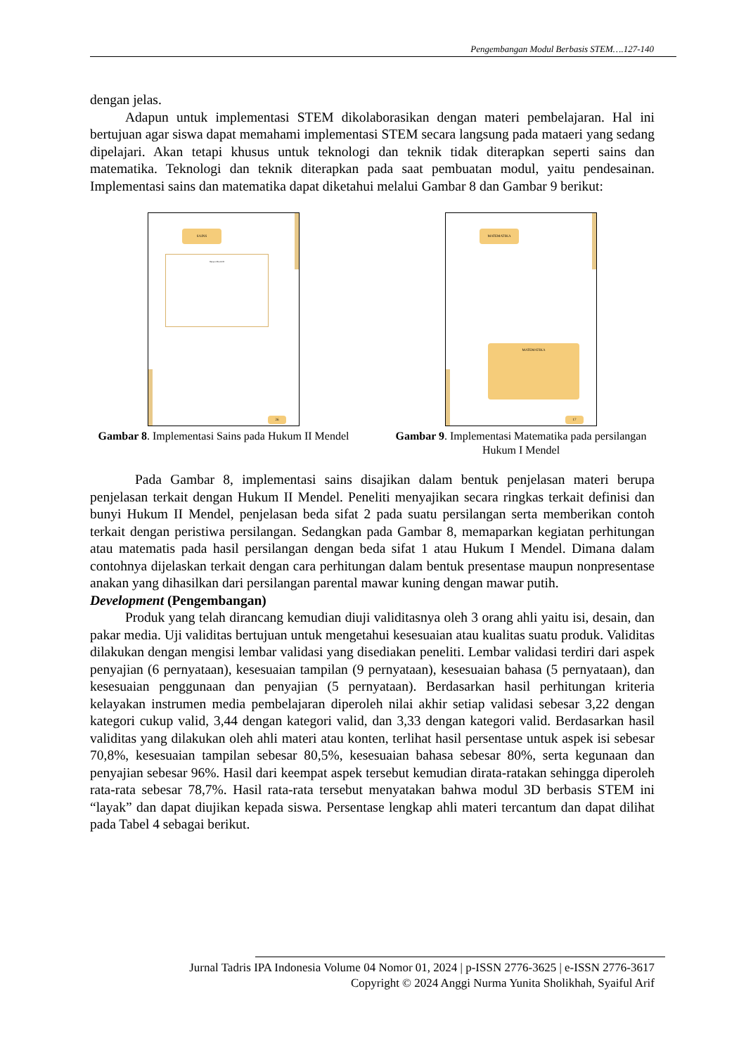Pengembangan Modul Berbasis STEM….127-140
dengan jelas.
Adapun untuk implementasi STEM dikolaborasikan dengan materi pembelajaran. Hal ini bertujuan agar siswa dapat memahami implementasi STEM secara langsung pada mataeri yang sedang dipelajari. Akan tetapi khusus untuk teknologi dan teknik tidak diterapkan seperti sains dan matematika. Teknologi dan teknik diterapkan pada saat pembuatan modul, yaitu pendesainan. Implementasi sains dan matematika dapat diketahui melalui Gambar 8 dan Gambar 9 berikut:
SAINS
Hukum Mendel II
26
Gambar 8. Implementasi Sains pada Hukum II Mendel
MATEMATIKA
MATEMATIKA
17
Gambar 9. Implementasi Matematika pada persilangan Hukum I Mendel
Pada Gambar 8, implementasi sains disajikan dalam bentuk penjelasan materi berupa penjelasan terkait dengan Hukum II Mendel. Peneliti menyajikan secara ringkas terkait definisi dan bunyi Hukum II Mendel, penjelasan beda sifat 2 pada suatu persilangan serta memberikan contoh terkait dengan peristiwa persilangan. Sedangkan pada Gambar 8, memaparkan kegiatan perhitungan atau matematis pada hasil persilangan dengan beda sifat 1 atau Hukum I Mendel. Dimana dalam contohnya dijelaskan terkait dengan cara perhitungan dalam bentuk presentase maupun nonpresentase anakan yang dihasilkan dari persilangan parental mawar kuning dengan mawar putih.
Development (Pengembangan)
Produk yang telah dirancang kemudian diuji validitasnya oleh 3 orang ahli yaitu isi, desain, dan pakar media. Uji validitas bertujuan untuk mengetahui kesesuaian atau kualitas suatu produk. Validitas dilakukan dengan mengisi lembar validasi yang disediakan peneliti. Lembar validasi terdiri dari aspek penyajian (6 pernyataan), kesesuaian tampilan (9 pernyataan), kesesuaian bahasa (5 pernyataan), dan kesesuaian penggunaan dan penyajian (5 pernyataan). Berdasarkan hasil perhitungan kriteria kelayakan instrumen media pembelajaran diperoleh nilai akhir setiap validasi sebesar 3,22 dengan kategori cukup valid, 3,44 dengan kategori valid, dan 3,33 dengan kategori valid. Berdasarkan hasil validitas yang dilakukan oleh ahli materi atau konten, terlihat hasil persentase untuk aspek isi sebesar 70,8%, kesesuaian tampilan sebesar 80,5%, kesesuaian bahasa sebesar 80%, serta kegunaan dan penyajian sebesar 96%. Hasil dari keempat aspek tersebut kemudian dirata-ratakan sehingga diperoleh rata-rata sebesar 78,7%. Hasil rata-rata tersebut menyatakan bahwa modul 3D berbasis STEM ini “layak” dan dapat diujikan kepada siswa. Persentase lengkap ahli materi tercantum dan dapat dilihat pada Tabel 4 sebagai berikut.
Jurnal Tadris IPA Indonesia Volume 04 Nomor 01, 2024 | p-ISSN 2776-3625 | e-ISSN 2776-3617
Copyright © 2024 Anggi Nurma Yunita Sholikhah, Syaiful Arif